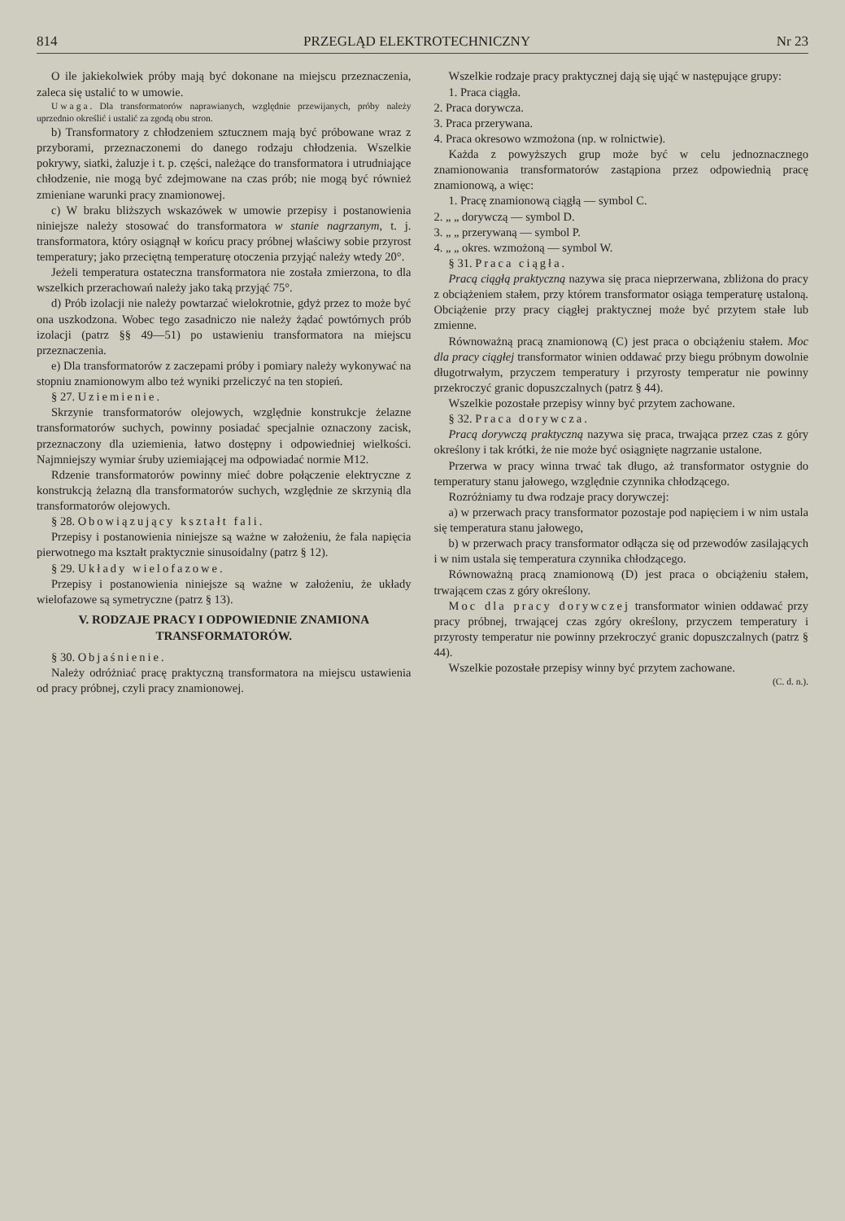814 PRZEGLĄD ELEKTROTECHNICZNY Nr 23
O ile jakiekolwiek próby mają być dokonane na miejscu przeznaczenia, zaleca się ustalić to w umowie.
Uwaga. Dla transformatorów naprawianych, względnie przewijanych, próby należy uprzednio określić i ustalić za zgodą obu stron.
b) Transformatory z chłodzeniem sztucznem mają być próbowane wraz z przyborami, przeznaczonemi do danego rodzaju chłodzenia. Wszelkie pokrywy, siatki, żaluzje i t. p. części, należące do transformatora i utrudniające chłodzenie, nie mogą być zdejmowane na czas prób; nie mogą być również zmieniane warunki pracy znamionowej.
c) W braku bliższych wskazówek w umowie przepisy i postanowienia niniejsze należy stosować do transformatora w stanie nagrzanym, t. j. transformatora, który osiągnął w końcu pracy próbnej właściwy sobie przyrost temperatury; jako przeciętną temperaturę otoczenia przyjąć należy wtedy 20°.
Jeżeli temperatura ostateczna transformatora nie została zmierzona, to dla wszelkich przerachowań należy jako taką przyjąć 75°.
d) Prób izolacji nie należy powtarzać wielokrotnie, gdyż przez to może być ona uszkodzona. Wobec tego zasadniczo nie należy żądać powtórnych prób izolacji (patrz §§ 49—51) po ustawieniu transformatora na miejscu przeznaczenia.
e) Dla transformatorów z zaczepami próby i pomiary należy wykonywać na stopniu znamionowym albo też wyniki przeliczyć na ten stopień.
§ 27. Uziemienie.
Skrzynie transformatorów olejowych, względnie konstrukcje żelazne transformatorów suchych, powinny posiadać specjalnie oznaczony zacisk, przeznaczony dla uziemienia, łatwo dostępny i odpowiedniej wielkości. Najmniejszy wymiar śruby uziemiającej ma odpowiadać normie M12.
Rdzenie transformatorów powinny mieć dobre połączenie elektryczne z konstrukcją żelazną dla transformatorów suchych, względnie ze skrzynią dla transformatorów olejowych.
§ 28. Obowiązujący kształt fali.
Przepisy i postanowienia niniejsze są ważne w założeniu, że fala napięcia pierwotnego ma kształt praktycznie sinusoidalny (patrz § 12).
§ 29. Układy wielofazowe.
Przepisy i postanowienia niniejsze są ważne w założeniu, że układy wielofazowe są symetryczne (patrz § 13).
V. RODZAJE PRACY I ODPOWIEDNIE ZNAMIONA TRANSFORMATORÓW.
§ 30. Objaśnienie.
Należy odróżniać pracę praktyczną transformatora na miejscu ustawienia od pracy próbnej, czyli pracy znamionowej.
Wszelkie rodzaje pracy praktycznej dają się ująć w następujące grupy:
1. Praca ciągła.
2. Praca dorywcza.
3. Praca przerywana.
4. Praca okresowo wzmożona (np. w rolnictwie).
Każda z powyższych grup może być w celu jednoznacznego znamionowania transformatorów zastąpiona przez odpowiednią pracę znamionową, a więc:
1. Pracę znamionową ciągłą — symbol C.
2. „ „ dorywczą — symbol D.
3. „ „ przerywaną — symbol P.
4. „ „ okres. wzmożoną — symbol W.
§ 31. Praca ciągła.
Pracą ciągłą praktyczną nazywa się praca nieprzerwana, zbliżona do pracy z obciążeniem stałem, przy którem transformator osiąga temperaturę ustaloną. Obciążenie przy pracy ciągłej praktycznej może być przytem stałe lub zmienne.
Równoważną pracą znamionową (C) jest praca o obciążeniu stałem. Moc dla pracy ciągłej transformator winien oddawać przy biegu próbnym dowolnie długotrwałym, przyczem temperatury i przyrosty temperatur nie powinny przekroczyć granic dopuszczalnych (patrz § 44).
Wszelkie pozostałe przepisy winny być przytem zachowane.
§ 32. Praca dorywcza.
Pracą dorywczą praktyczną nazywa się praca, trwająca przez czas z góry określony i tak krótki, że nie może być osiągnięte nagrzanie ustalone.
Przerwa w pracy winna trwać tak długo, aż transformator ostygnie do temperatury stanu jałowego, względnie czynnika chłodzącego.
Rozróżniamy tu dwa rodzaje pracy dorywczej:
a) w przerwach pracy transformator pozostaje pod napięciem i w nim ustala się temperatura stanu jałowego,
b) w przerwach pracy transformator odłącza się od przewodów zasilających i w nim ustala się temperatura czynnika chłodzącego.
Równoważną pracą znamionową (D) jest praca o obciążeniu stałem, trwającem czas z góry określony.
Moc dla pracy dorywczej transformator winien oddawać przy pracy próbnej, trwającej czas zgóry określony, przyczem temperatury i przyrosty temperatur nie powinny przekroczyć granic dopuszczalnych (patrz § 44).
Wszelkie pozostałe przepisy winny być przytem zachowane.
(C. d. n.).